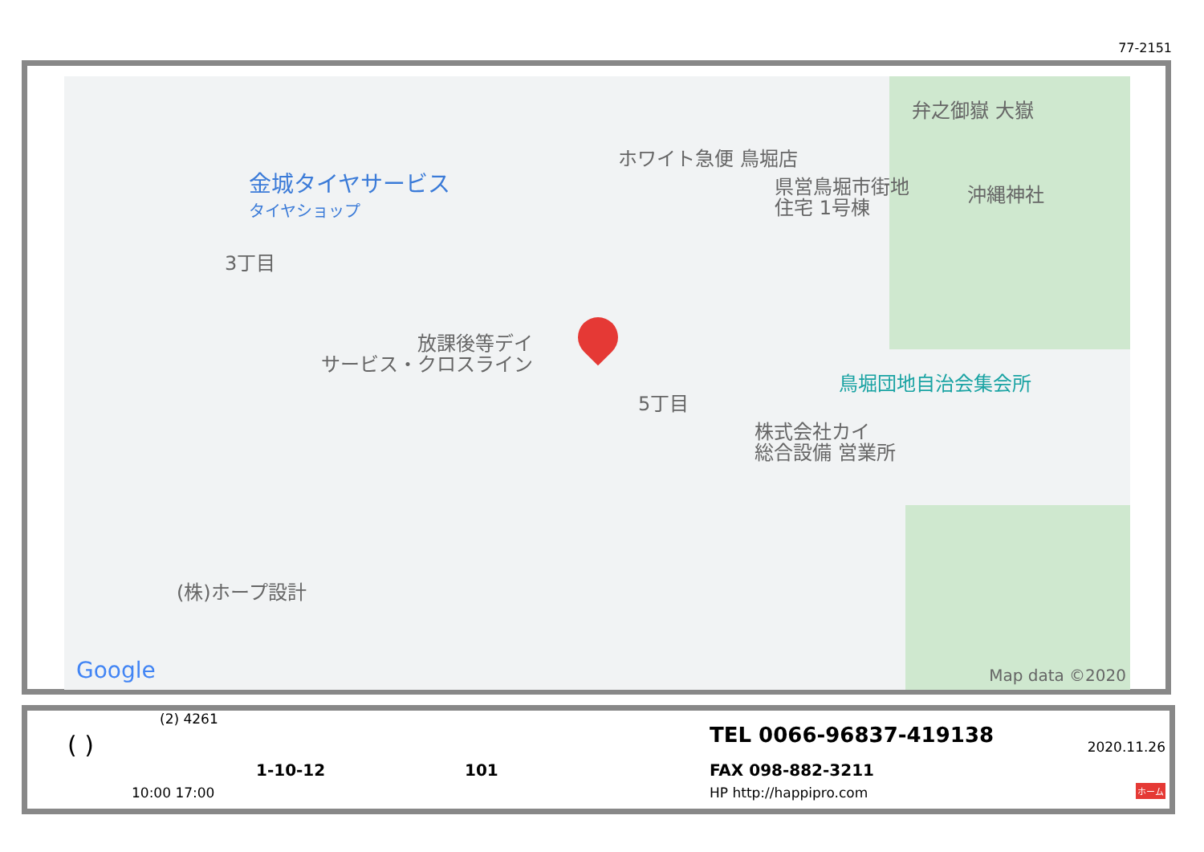77-2151
弁之御嶽 大嶽
ホワイト急便 鳥堀店
金城タイヤサービス
タイヤショップ
県営鳥堀市街地
住宅 1号棟
沖縄神社
3丁目
放課後等デイ
サービス・クロスライン
鳥堀団地自治会集会所
5丁目
株式会社カイ
総合設備 営業所
(株)ホープ設計
Google Map data ©2020
(2) 4261
( ) TEL 0066-96837-419138 2020.11.26
1-10-12 101 FAX 098-882-3211
10:00 17:00 HP http://happipro.com ホーム